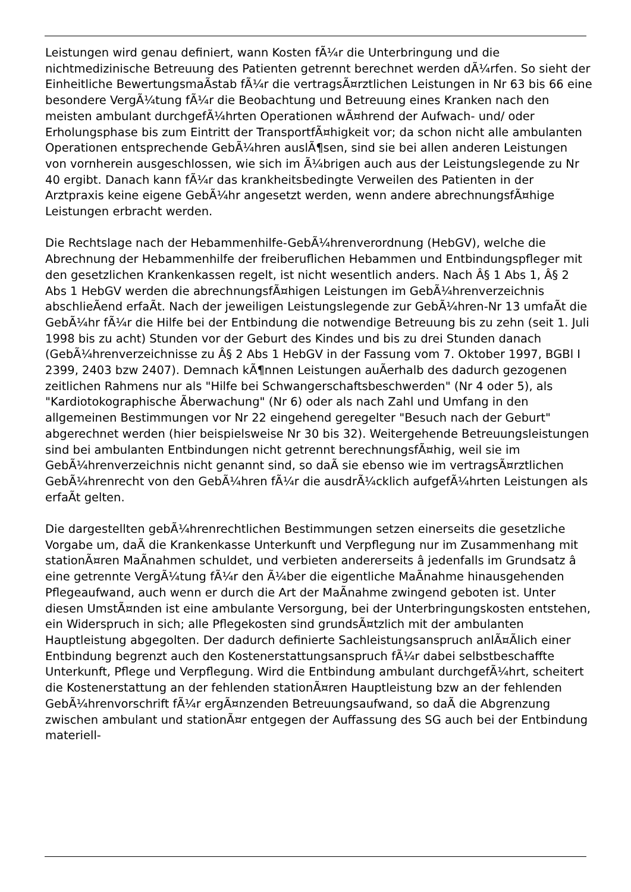Leistungen wird genau definiert, wann Kosten fÃ¼r die Unterbringung und die nichtmedizinische Betreuung des Patienten getrennt berechnet werden dÃ¼rfen. So sieht der Einheitliche BewertungsmaÃstab fÃ¼r die vertragsÃ¤rztlichen Leistungen in Nr 63 bis 66 eine besondere VergÃ¼tung fÃ¼r die Beobachtung und Betreuung eines Kranken nach den meisten ambulant durchgefÃ¼hrten Operationen wÃ¤hrend der Aufwach- und/ oder Erholungsphase bis zum Eintritt der TransportfÃ¤higkeit vor; da schon nicht alle ambulanten Operationen entsprechende GebÃ¼hren auslÃ¶sen, sind sie bei allen anderen Leistungen von vornherein ausgeschlossen, wie sich im Ã¼brigen auch aus der Leistungslegende zu Nr 40 ergibt. Danach kann fÃ¼r das krankheitsbedingte Verweilen des Patienten in der Arztpraxis keine eigene GebÃ¼hr angesetzt werden, wenn andere abrechnungsfÃ¤hige Leistungen erbracht werden.
Die Rechtslage nach der Hebammenhilfe-GebÃ¼hrenverordnung (HebGV), welche die Abrechnung der Hebammenhilfe der freiberuflichen Hebammen und Entbindungspfleger mit den gesetzlichen Krankenkassen regelt, ist nicht wesentlich anders. Nach Â§ 1 Abs 1, Â§ 2 Abs 1 HebGV werden die abrechnungsfÃ¤higen Leistungen im GebÃ¼hrenverzeichnis abschlieÃend erfaÃt. Nach der jeweiligen Leistungslegende zur GebÃ¼hren-Nr 13 umfaÃt die GebÃ¼hr fÃ¼r die Hilfe bei der Entbindung die notwendige Betreuung bis zu zehn (seit 1. Juli 1998 bis zu acht) Stunden vor der Geburt des Kindes und bis zu drei Stunden danach (GebÃ¼hrenverzeichnisse zu Â§ 2 Abs 1 HebGV in der Fassung vom 7. Oktober 1997, BGBl I 2399, 2403 bzw 2407). Demnach kÃ¶nnen Leistungen auÃerhalb des dadurch gezogenen zeitlichen Rahmens nur als "Hilfe bei Schwangerschaftsbeschwerden" (Nr 4 oder 5), als "Kardiotokographische Ãberwachung" (Nr 6) oder als nach Zahl und Umfang in den allgemeinen Bestimmungen vor Nr 22 eingehend geregelter "Besuch nach der Geburt" abgerechnet werden (hier beispielsweise Nr 30 bis 32). Weitergehende Betreuungsleistungen sind bei ambulanten Entbindungen nicht getrennt berechnungsfÃ¤hig, weil sie im GebÃ¼hrenverzeichnis nicht genannt sind, so daÃ sie ebenso wie im vertragsÃ¤rztlichen GebÃ¼hrenrecht von den GebÃ¼hren fÃ¼r die ausdrÃ¼cklich aufgefÃ¼hrten Leistungen als erfaÃt gelten.
Die dargestellten gebÃ¼hrenrechtlichen Bestimmungen setzen einerseits die gesetzliche Vorgabe um, daÃ die Krankenkasse Unterkunft und Verpflegung nur im Zusammenhang mit stationÃ¤ren MaÃnahmen schuldet, und verbieten andererseits â jedenfalls im Grundsatz â eine getrennte VergÃ¼tung fÃ¼r den Ã¼ber die eigentliche MaÃnahme hinausgehenden Pflegeaufwand, auch wenn er durch die Art der MaÃnahme zwingend geboten ist. Unter diesen UmstÃ¤nden ist eine ambulante Versorgung, bei der Unterbringungskosten entstehen, ein Widerspruch in sich; alle Pflegekosten sind grundsÃ¤tzlich mit der ambulanten Hauptleistung abgegolten. Der dadurch definierte Sachleistungsanspruch anlÃ¤Ãlich einer Entbindung begrenzt auch den Kostenerstattungsanspruch fÃ¼r dabei selbstbeschaffte Unterkunft, Pflege und Verpflegung. Wird die Entbindung ambulant durchgefÃ¼hrt, scheitert die Kostenerstattung an der fehlenden stationÃ¤ren Hauptleistung bzw an der fehlenden GebÃ¼hrenvorschrift fÃ¼r ergÃ¤nzenden Betreuungsaufwand, so daÃ die Abgrenzung zwischen ambulant und stationÃ¤r entgegen der Auffassung des SG auch bei der Entbindung materiell-